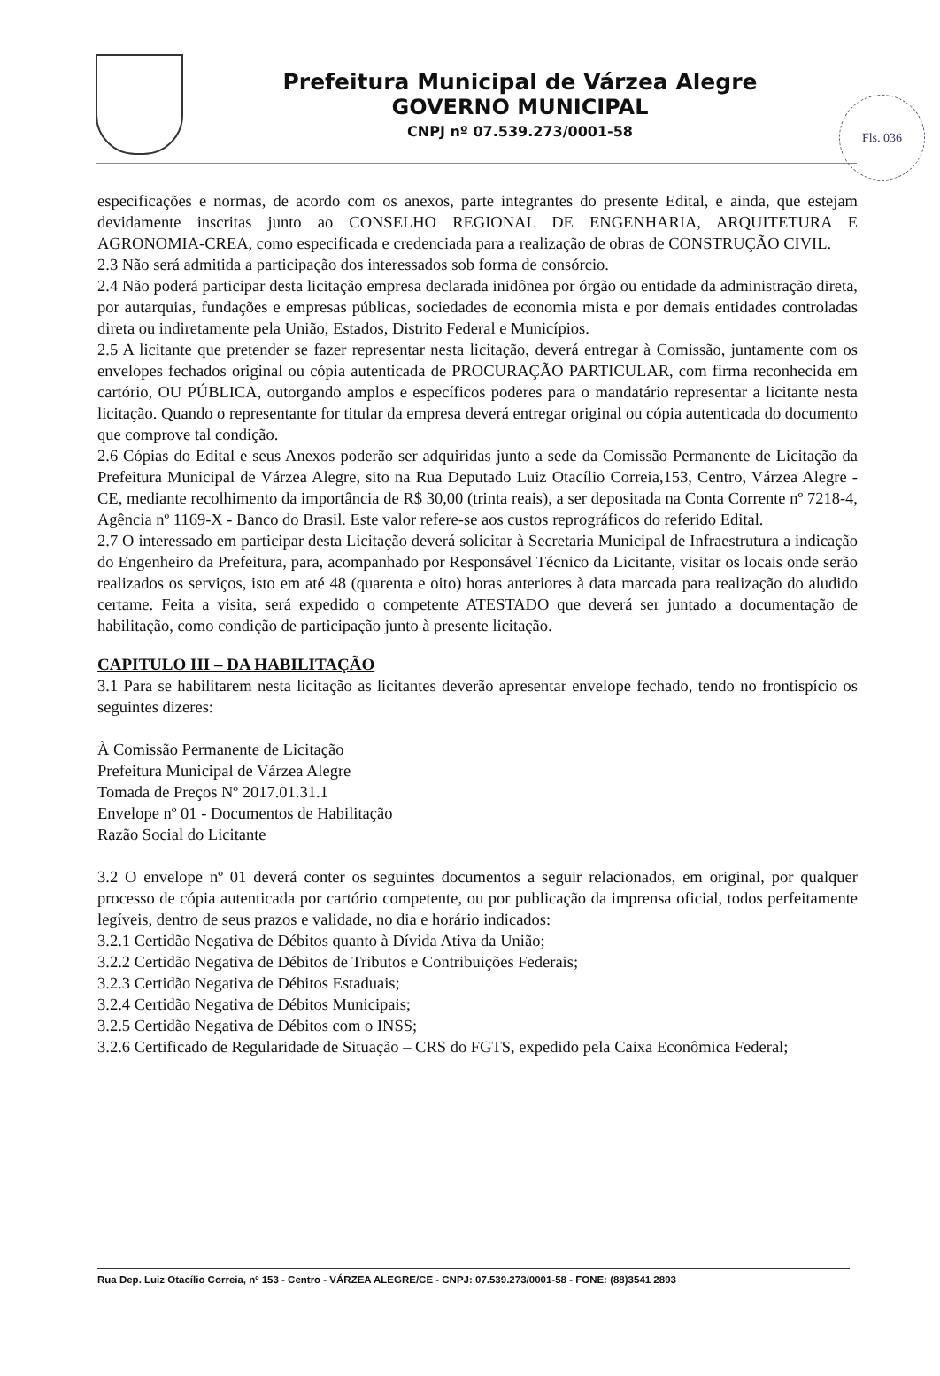Prefeitura Municipal de Várzea Alegre
GOVERNO MUNICIPAL
CNPJ nº 07.539.273/0001-58
Fls. 036
especificações e normas, de acordo com os anexos, parte integrantes do presente Edital, e ainda, que estejam devidamente inscritas junto ao CONSELHO REGIONAL DE ENGENHARIA, ARQUITETURA E AGRONOMIA-CREA, como especificada e credenciada para a realização de obras de CONSTRUÇÃO CIVIL.
2.3 Não será admitida a participação dos interessados sob forma de consórcio.
2.4 Não poderá participar desta licitação empresa declarada inidônea por órgão ou entidade da administração direta, por autarquias, fundações e empresas públicas, sociedades de economia mista e por demais entidades controladas direta ou indiretamente pela União, Estados, Distrito Federal e Municípios.
2.5 A licitante que pretender se fazer representar nesta licitação, deverá entregar à Comissão, juntamente com os envelopes fechados original ou cópia autenticada de PROCURAÇÃO PARTICULAR, com firma reconhecida em cartório, OU PÚBLICA, outorgando amplos e específicos poderes para o mandatário representar a licitante nesta licitação. Quando o representante for titular da empresa deverá entregar original ou cópia autenticada do documento que comprove tal condição.
2.6 Cópias do Edital e seus Anexos poderão ser adquiridas junto a sede da Comissão Permanente de Licitação da Prefeitura Municipal de Várzea Alegre, sito na Rua Deputado Luiz Otacílio Correia,153, Centro, Várzea Alegre - CE, mediante recolhimento da importância de R$ 30,00 (trinta reais), a ser depositada na Conta Corrente nº 7218-4, Agência nº 1169-X - Banco do Brasil. Este valor refere-se aos custos reprográficos do referido Edital.
2.7 O interessado em participar desta Licitação deverá solicitar à Secretaria Municipal de Infraestrutura a indicação do Engenheiro da Prefeitura, para, acompanhado por Responsável Técnico da Licitante, visitar os locais onde serão realizados os serviços, isto em até 48 (quarenta e oito) horas anteriores à data marcada para realização do aludido certame. Feita a visita, será expedido o competente ATESTADO que deverá ser juntado a documentação de habilitação, como condição de participação junto à presente licitação.
CAPITULO III – DA HABILITAÇÃO
3.1 Para se habilitarem nesta licitação as licitantes deverão apresentar envelope fechado, tendo no frontispício os seguintes dizeres:
À Comissão Permanente de Licitação
Prefeitura Municipal de Várzea Alegre
Tomada de Preços Nº 2017.01.31.1
Envelope nº 01 - Documentos de Habilitação
Razão Social do Licitante
3.2 O envelope nº 01 deverá conter os seguintes documentos a seguir relacionados, em original, por qualquer processo de cópia autenticada por cartório competente, ou por publicação da imprensa oficial, todos perfeitamente legíveis, dentro de seus prazos e validade, no dia e horário indicados:
3.2.1 Certidão Negativa de Débitos quanto à Dívida Ativa da União;
3.2.2 Certidão Negativa de Débitos de Tributos e Contribuições Federais;
3.2.3 Certidão Negativa de Débitos Estaduais;
3.2.4 Certidão Negativa de Débitos Municipais;
3.2.5 Certidão Negativa de Débitos com o INSS;
3.2.6 Certificado de Regularidade de Situação – CRS do FGTS, expedido pela Caixa Econômica Federal;
Rua Dep. Luiz Otacílio Correia, nº 153 - Centro - VÁRZEA ALEGRE/CE - CNPJ: 07.539.273/0001-58 - FONE: (88)3541 2893